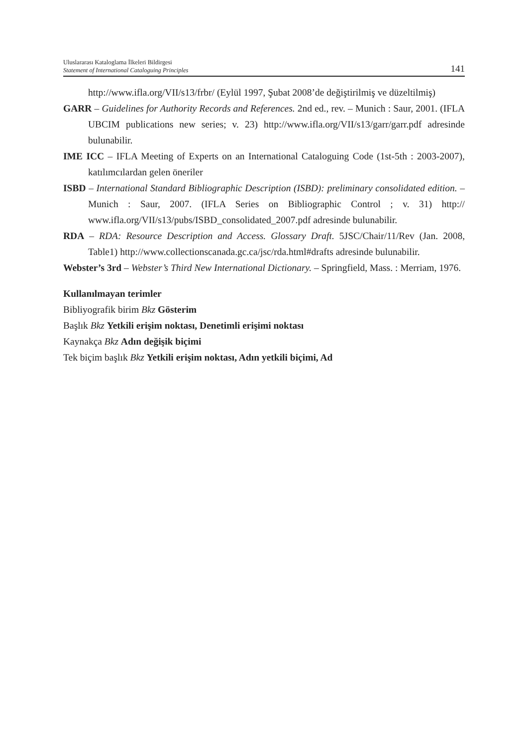Uluslararası Kataloglama İlkeleri Bildirgesi
Statement of International Cataloguing Principles
141
http://www.ifla.org/VII/s13/frbr/ (Eylül 1997, Şubat 2008’de değiştirilmiş ve düzeltilmiş)
GARR – Guidelines for Authority Records and References. 2nd ed., rev. – Munich : Saur, 2001. (IFLA UBCIM publications new series; v. 23) http://www.ifla.org/VII/s13/garr/garr.pdf adresinde bulunabilir.
IME ICC – IFLA Meeting of Experts on an International Cataloguing Code (1st-5th : 2003-2007), katılımcılardan gelen öneriler
ISBD – International Standard Bibliographic Description (ISBD): preliminary consolidated edition. – Munich : Saur, 2007. (IFLA Series on Bibliographic Control ; v. 31) http:// www.ifla.org/VII/s13/pubs/ISBD_consolidated_2007.pdf adresinde bulunabilir.
RDA – RDA: Resource Description and Access. Glossary Draft. 5JSC/Chair/11/Rev (Jan. 2008, Table1) http://www.collectionscanada.gc.ca/jsc/rda.html#drafts adresinde bulunabilir.
Webster’s 3rd – Webster’s Third New International Dictionary. – Springfield, Mass. : Merriam, 1976.
Kullanılmayan terimler
Bibliyografik birim Bkz Gösterim
Başlık Bkz Yetkili erişim noktası, Denetimli erişimi noktası
Kaynakça Bkz Adın değişik biçimi
Tek biçim başlık Bkz Yetkili erişim noktası, Adın yetkili biçimi, Ad